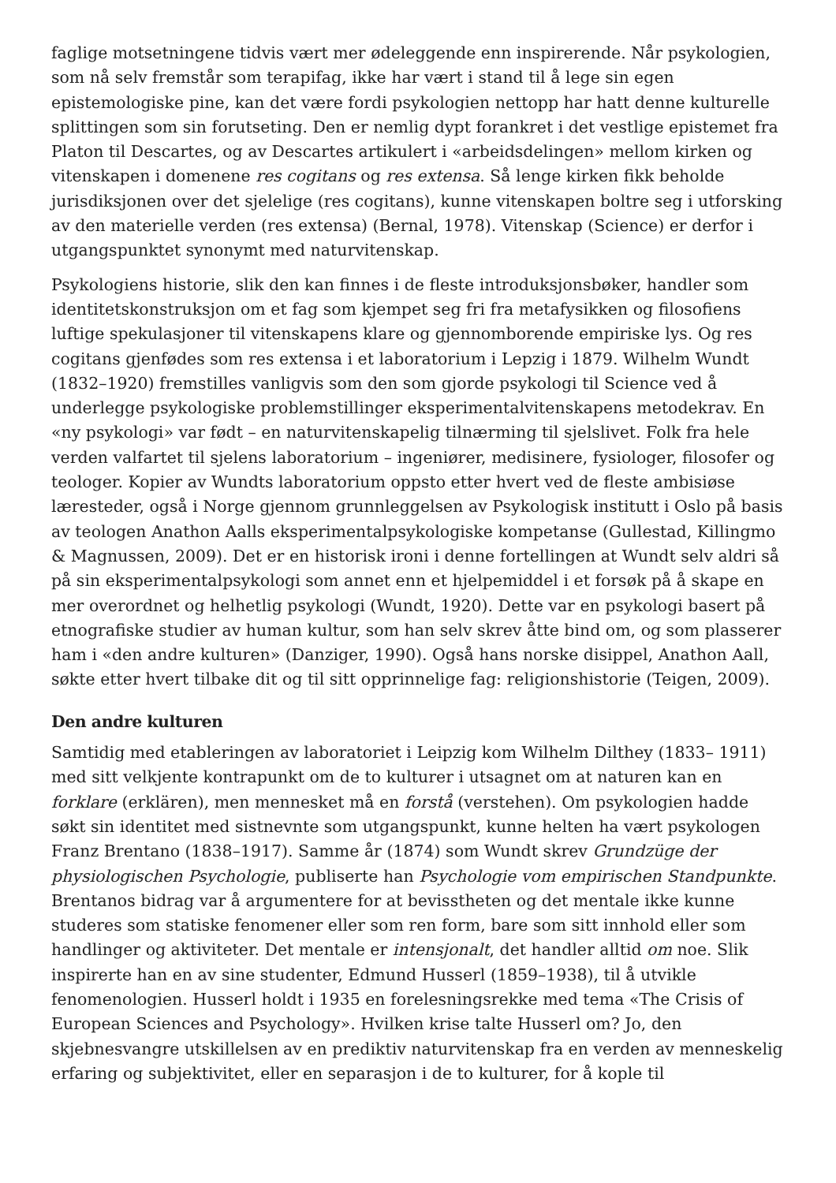faglige motsetningene tidvis vært mer ødeleggende enn inspirerende. Når psykologien, som nå selv fremstår som terapifag, ikke har vært i stand til å lege sin egen epistemologiske pine, kan det være fordi psykologien nettopp har hatt denne kulturelle splittingen som sin forutseting. Den er nemlig dypt forankret i det vestlige epistemet fra Platon til Descartes, og av Descartes artikulert i «arbeidsdelingen» mellom kirken og vitenskapen i domenene res cogitans og res extensa. Så lenge kirken fikk beholde jurisdiksjonen over det sjelelige (res cogitans), kunne vitenskapen boltre seg i utforsking av den materielle verden (res extensa) (Bernal, 1978). Vitenskap (Science) er derfor i utgangspunktet synonymt med naturvitenskap.
Psykologiens historie, slik den kan finnes i de fleste introduksjonsbøker, handler som identitetskonstruksjon om et fag som kjempet seg fri fra metafysikken og filosofiens luftige spekulasjoner til vitenskapens klare og gjennomborende empiriske lys. Og res cogitans gjenfødes som res extensa i et laboratorium i Lepzig i 1879. Wilhelm Wundt (1832–1920) fremstilles vanligvis som den som gjorde psykologi til Science ved å underlegge psykologiske problemstillinger eksperimentalvitenskapens metodekrav. En «ny psykologi» var født – en naturvitenskapelig tilnærming til sjelslivet. Folk fra hele verden valfartet til sjelens laboratorium – ingeniører, medisinere, fysiologer, filosofer og teologer. Kopier av Wundts laboratorium oppsto etter hvert ved de fleste ambisiøse læresteder, også i Norge gjennom grunnleggelsen av Psykologisk institutt i Oslo på basis av teologen Anathon Aalls eksperimentalpsykologiske kompetanse (Gullestad, Killingmo & Magnussen, 2009). Det er en historisk ironi i denne fortellingen at Wundt selv aldri så på sin eksperimentalpsykologi som annet enn et hjelpemiddel i et forsøk på å skape en mer overordnet og helhetlig psykologi (Wundt, 1920). Dette var en psykologi basert på etnografiske studier av human kultur, som han selv skrev åtte bind om, og som plasserer ham i «den andre kulturen» (Danziger, 1990). Også hans norske disippel, Anathon Aall, søkte etter hvert tilbake dit og til sitt opprinnelige fag: religionshistorie (Teigen, 2009).
Den andre kulturen
Samtidig med etableringen av laboratoriet i Leipzig kom Wilhelm Dilthey (1833– 1911) med sitt velkjente kontrapunkt om de to kulturer i utsagnet om at naturen kan en forklare (erklären), men mennesket må en forstå (verstehen). Om psykologien hadde søkt sin identitet med sistnevnte som utgangspunkt, kunne helten ha vært psykologen Franz Brentano (1838–1917). Samme år (1874) som Wundt skrev Grundzüge der physiologischen Psychologie, publiserte han Psychologie vom empirischen Standpunkte. Brentanos bidrag var å argumentere for at bevisstheten og det mentale ikke kunne studeres som statiske fenomener eller som ren form, bare som sitt innhold eller som handlinger og aktiviteter. Det mentale er intensjonalt, det handler alltid om noe. Slik inspirerte han en av sine studenter, Edmund Husserl (1859–1938), til å utvikle fenomenologien. Husserl holdt i 1935 en forelesningsrekke med tema «The Crisis of European Sciences and Psychology». Hvilken krise talte Husserl om? Jo, den skjebnesvangre utskillelsen av en prediktiv naturvitenskap fra en verden av menneskelig erfaring og subjektivitet, eller en separasjon i de to kulturer, for å kople til